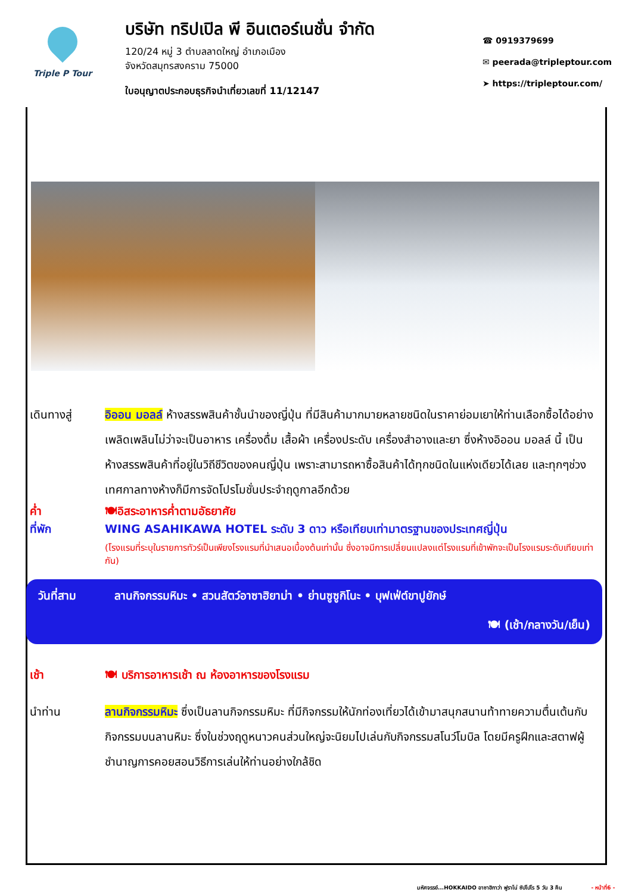Triple P Tour
บริษัท ทริปเปิล พี อินเตอร์เนชั่น จำกัด
120/24 หมู่ 3 ตำบลลาดใหญ่ อำเภอเมือง
จังหวัดสมุทรสงคราม 75000
ใบอนุญาตประกอบธุรกิจนำเที่ยวเลขที่ 11/12147
☎ 0919379699
✉ peerada@tripleptour.com
➤ https://tripleptour.com/
เดินทางสู่ อิออน มอลล์ ห้างสรรพสินค้าชั้นนำของญี่ปุ่น ที่มีสินค้ามากมายหลายชนิดในราคาย่อมเยาให้ท่านเลือกซื้อได้อย่างเพลิดเพลินไม่ว่าจะเป็นอาหาร เครื่องดื่ม เสื้อผ้า เครื่องประดับ เครื่องสำอางและยา ซึ่งห้างอิออน มอลล์ นี้ เป็นห้างสรรพสินค้าที่อยู่ในวิถีชีวิตของคนญี่ปุ่น เพราะสามารถหาซื้อสินค้าได้ทุกชนิดในแห่งเดียวได้เลย และทุกๆช่วงเทศกาลทางห้างก็มีการจัดโปรโมชั่นประจำฤดูกาลอีกด้วย
ค่ำ 🍽อิสระอาหารค่ำตามอัธยาศัย
ที่พัก WING ASAHIKAWA HOTEL ระดับ 3 ดาว หรือเทียบเท่ามาตรฐานของประเทศญี่ปุ่น
(โรงแรมที่ระบุในรายการทัวร์เป็นเพียงโรงแรมที่นำเสนอเบื้องต้นเท่านั้น ซึ่งอาจมีการเปลี่ยนแปลงแต่โรงแรมที่เข้าพักจะเป็นโรงแรมระดับเทียบเท่ากัน)
วันที่สาม ลานกิจกรรมหิมะ • สวนสัตว์อาซาฮิยาม่า • ย่านซูซูกิโนะ • บุฟเฟ่ต์ขาปูยักษ์
🍽 (เช้า/กลางวัน/เย็น)
เช้า 🍽 บริการอาหารเช้า ณ ห้องอาหารของโรงแรม
นำท่าน ลานกิจกรรมหิมะ ซึ่งเป็นลานกิจกรรมหิมะ ที่มีกิจกรรมให้นักท่องเที่ยวได้เข้ามาสนุกสนานท้าทายความตื่นเต้นกับกิจกรรมบนลานหิมะ ซึ่งในช่วงฤดูหนาวคนส่วนใหญ่จะนิยมไปเล่นกับกิจกรรมสโนว์โมบิล โดยมีครูฝึกและสตาฟผู้ชำนาญการคอยสอนวิธีการเล่นให้ท่านอย่างใกล้ชิด
มหัศจรรย์...HOKKAIDO อาซาฮิกาว่า ฟูราโน่ ซัปโปโร 5 วัน 3 คืน - หน้าที่6 -